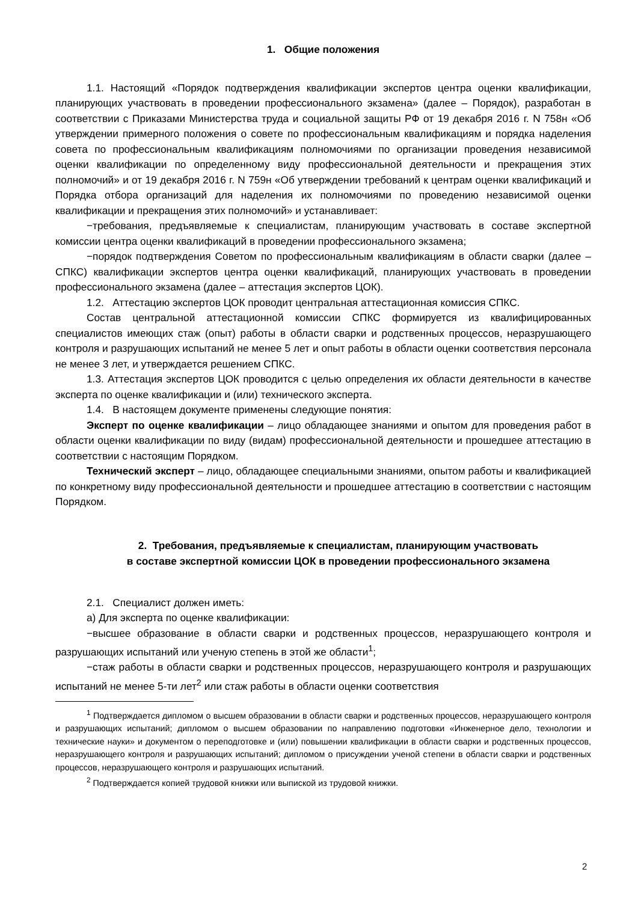1. Общие положения
1.1. Настоящий «Порядок подтверждения квалификации экспертов центра оценки квалификации, планирующих участвовать в проведении профессионального экзамена» (далее – Порядок), разработан в соответствии с Приказами Министерства труда и социальной защиты РФ от 19 декабря 2016 г. N 758н «Об утверждении примерного положения о совете по профессиональным квалификациям и порядка наделения совета по профессиональным квалификациям полномочиями по организации проведения независимой оценки квалификации по определенному виду профессиональной деятельности и прекращения этих полномочий» и от 19 декабря 2016 г. N 759н «Об утверждении требований к центрам оценки квалификаций и Порядка отбора организаций для наделения их полномочиями по проведению независимой оценки квалификации и прекращения этих полномочий» и устанавливает:
−требования, предъявляемые к специалистам, планирующим участвовать в составе экспертной комиссии центра оценки квалификаций в проведении профессионального экзамена;
−порядок подтверждения Советом по профессиональным квалификациям в области сварки (далее – СПКС) квалификации экспертов центра оценки квалификаций, планирующих участвовать в проведении профессионального экзамена (далее – аттестация экспертов ЦОК).
1.2. Аттестацию экспертов ЦОК проводит центральная аттестационная комиссия СПКС.
Состав центральной аттестационной комиссии СПКС формируется из квалифицированных специалистов имеющих стаж (опыт) работы в области сварки и родственных процессов, неразрушающего контроля и разрушающих испытаний не менее 5 лет и опыт работы в области оценки соответствия персонала не менее 3 лет, и утверждается решением СПКС.
1.3. Аттестация экспертов ЦОК проводится с целью определения их области деятельности в качестве эксперта по оценке квалификации и (или) технического эксперта.
1.4. В настоящем документе применены следующие понятия:
Эксперт по оценке квалификации – лицо обладающее знаниями и опытом для проведения работ в области оценки квалификации по виду (видам) профессиональной деятельности и прошедшее аттестацию в соответствии с настоящим Порядком.
Технический эксперт – лицо, обладающее специальными знаниями, опытом работы и квалификацией по конкретному виду профессиональной деятельности и прошедшее аттестацию в соответствии с настоящим Порядком.
2. Требования, предъявляемые к специалистам, планирующим участвовать
в составе экспертной комиссии ЦОК в проведении профессионального экзамена
2.1. Специалист должен иметь:
а) Для эксперта по оценке квалификации:
−высшее образование в области сварки и родственных процессов, неразрушающего контроля и разрушающих испытаний или ученую степень в этой же области<sup>1</sup>;
−стаж работы в области сварки и родственных процессов, неразрушающего контроля и разрушающих испытаний не менее 5-ти лет<sup>2</sup> или стаж работы в области оценки соответствия
<sup>1</sup> Подтверждается дипломом о высшем образовании в области сварки и родственных процессов, неразрушающего контроля и разрушающих испытаний; дипломом о высшем образовании по направлению подготовки «Инженерное дело, технологии и технические науки» и документом о переподготовке и (или) повышении квалификации в области сварки и родственных процессов, неразрушающего контроля и разрушающих испытаний; дипломом о присуждении ученой степени в области сварки и родственных процессов, неразрушающего контроля и разрушающих испытаний.
<sup>2</sup> Подтверждается копией трудовой книжки или выпиской из трудовой книжки.
2